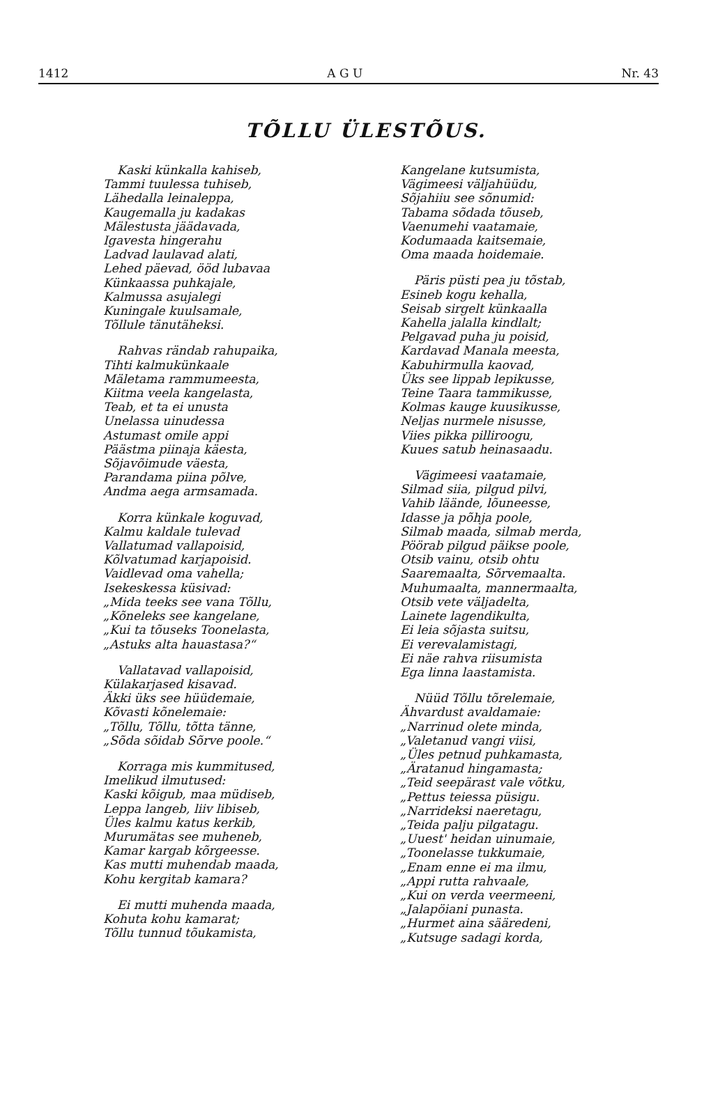1412 A G U Nr. 43
TÕLLU ÜLESTÕUS.
Kaski künkalla kahiseb,
Tammi tuulessa tuhiseb,
Lähedalla leinaleppa,
Kaugemalla ju kadakas
Mälestusta jäädavada,
Igavesta hingerahu
Ladvad laulavad alati,
Lehed päevad, ööd lubavaa
Künkaassa puhkajale,
Kalmussa asujalegi
Kuningale kuulsamale,
Tõllule tänutäheksi.
Rahvas rändab rahupaika,
Tihti kalmukünkaale
Mäletama rammumeesta,
Kiitma veela kangelasta,
Teab, et ta ei unusta
Unelassa uinudessa
Astumast omile appi
Päästma piinaja käesta,
Sõjavõimude väesta,
Parandama piina põlve,
Andma aega armsamada.
Korra künkale koguvad,
Kalmu kaldale tulevad
Vallatumad vallapoisid,
Kõlvatumad karjapoisid.
Vaidlevad oma vahella;
Isekeskessa küsivad:
„Mida teeks see vana Tõllu,
„Kõneleks see kangelane,
„Kui ta tõuseks Toonelasta,
„Astuks alta hauastasa?“
Vallatavad vallapoisid,
Külakarjased kisavad.
Äkki üks see hüüdemaie,
Kõvasti kõnelemaie:
„Tõllu, Tõllu, tõtta tänne,
„Sõda sõidab Sõrve poole.“
Korraga mis kummitused,
Imelikud ilmutused:
Kaski kõigub, maa müdiseb,
Leppa langeb, liiv libiseb,
Üles kalmu katus kerkib,
Murumätas see muheneb,
Kamar kargab kõrgeesse.
Kas mutti muhendab maada,
Kohu kergitab kamara?
Ei mutti muhenda maada,
Kohuta kohu kamarat;
Tõllu tunnud tõukamista,
Kangelane kutsumista,
Vägimeesi väljahüüdu,
Sõjahiiu see sõnumid:
Tabama sõdada tõuseb,
Vaenumehi vaatamaie,
Kodumaada kaitsemaie,
Oma maada hoidemaie.
Päris püsti pea ju tõstab,
Esineb kogu kehalla,
Seisab sirgelt künkaalla
Kahella jalalla kindlalt;
Pelgavad puha ju poisid,
Kardavad Manala meesta,
Kabuhirmulla kaovad,
Üks see lippab lepikusse,
Teine Taara tammikusse,
Kolmas kauge kuusikusse,
Neljas nurmele nisusse,
Viies pikka pilliroogu,
Kuues satub heinasaadu.
Vägimeesi vaatamaie,
Silmad siia, pilgud pilvi,
Vahib läände, lõuneesse,
Idasse ja põhja poole,
Silmab maada, silmab merda,
Pöörab pilgud päikse poole,
Otsib vainu, otsib ohtu
Saaremaalta, Sõrvemaalta.
Muhumaalta, mannermaalta,
Otsib vete väljadelta,
Lainete lagendikulta,
Ei leia sõjasta suitsu,
Ei verevalamistagi,
Ei näe rahva riisumista
Ega linna laastamista.
Nüüd Tõllu tõrelemaie,
Ähvardust avaldamaie:
„Narrinud olete minda,
„Valetanud vangi viisi,
„Üles petnud puhkamasta,
„Äratanud hingamasta;
„Teid seepärast vale võtku,
„Pettus teiessa püsigu.
„Narrideksi naeretagu,
„Teida palju pilgatagu.
„Uuest' heidan uinumaie,
„Toonelasse tukkumaie,
„Enam enne ei ma ilmu,
„Appi rutta rahvaale,
„Kui on verda veermeeni,
„Jalapöiani punasta.
„Hurmet aina sääredeni,
„Kutsuge sadagi korda,